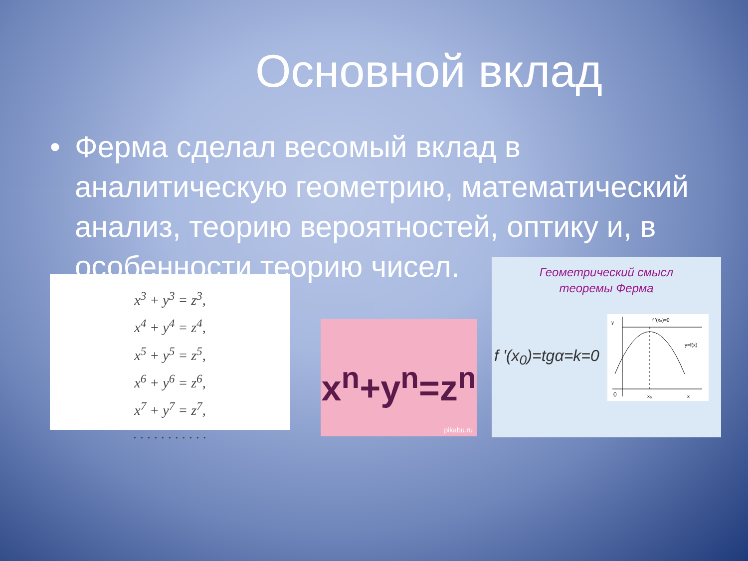Основной вклад
• Ферма сделал весомый вклад в аналитическую геометрию, математический анализ, теорию вероятностей, оптику и, в особенности теорию чисел.
x<sup>3</sup> + y<sup>3</sup> = z<sup>3</sup>,
x<sup>4</sup> + y<sup>4</sup> = z<sup>4</sup>,
x<sup>5</sup> + y<sup>5</sup> = z<sup>5</sup>,
x<sup>6</sup> + y<sup>6</sup> = z<sup>6</sup>,
x<sup>7</sup> + y<sup>7</sup> = z<sup>7</sup>,
. . . . . . . . . . .
x<sup>n</sup>+y<sup>n</sup>=z<sup>n</sup>
pikabu.ru
Геометрический смысл
теоремы Ферма
f '(x<sub>0</sub>)=tgα=k=0
y
f '(x₀)=0
y=f(x)
0
x₀
x